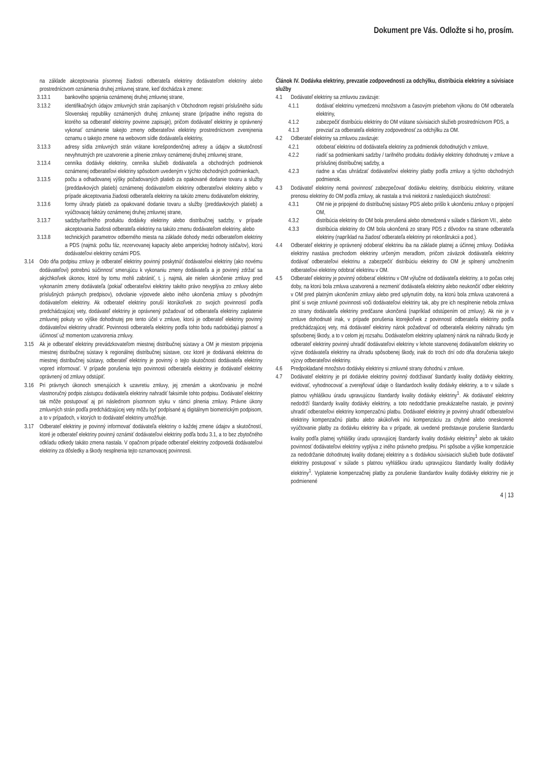Dokument pre Vás. Odložte si ho, prosím.
na základe akceptovania písomnej žiadosti odberateľa elektriny dodávateľom elektriny alebo prostredníctvom oznámenia druhej zmluvnej strane, keď dochádza k zmene:
3.13.1 bankového spojenia oznámenej druhej zmluvnej strane,
3.13.2 identifikačných údajov zmluvných strán zapísaných v Obchodnom registri príslušného súdu Slovenskej republiky oznámených druhej zmluvnej strane (prípadne iného registra do ktorého sa odberateľ elektriny povinne zapisuje), pričom dodávateľ elektriny je oprávnený vykonať oznámenie takejto zmeny odberateľovi elektriny prostredníctvom zverejnenia oznamu o takejto zmene na webovom sídle dodávateľa elektriny,
3.13.3 adresy sídla zmluvných strán vrátane korešpondenčnej adresy a údajov a skutočností nevyhnutných pre uzatvorenie a plnenie zmluvy oznámenej druhej zmluvnej strane,
3.13.4 cenníka dodávky elektriny, cenníka služieb dodávateľa a obchodných podmienok oznámenej odberateľovi elektriny spôsobom uvedeným v týchto obchodných podmienkach,
3.13.5 počtu a odhadovanej výšky požadovaných platieb za opakované dodanie tovaru a služby (preddavkových platieb) oznámenej dodávateľom elektriny odberateľovi elektriny alebo v prípade akceptovania žiadosti odberateľa elektriny na takúto zmenu dodávateľom elektriny,
3.13.6 formy úhrady platieb za opakované dodanie tovaru a služby (preddavkových platieb) a vyúčtovacej faktúry oznámenej druhej zmluvnej strane,
3.13.7 sadzby/tarifného produktu dodávky elektriny alebo distribučnej sadzby, v prípade akceptovania žiadosti odberateľa elektriny na takúto zmenu dodávateľom elektriny, alebo
3.13.8 technických parametrov odberného miesta na základe dohody medzi odberateľom elektriny a PDS (najmä: počtu fáz, rezervovanej kapacity alebo amperickej hodnoty ističa/ov), ktorú dodávateľovi elektriny oznámi PDS.
3.14 Odo dňa podpisu zmluvy je odberateľ elektriny povinný poskytnúť dodávateľovi elektriny (ako novému dodávateľovi) potrebnú súčinnosť smerujúcu k vykonaniu zmeny dodávateľa a je povinný zdržať sa akýchkoľvek úkonov, ktoré by tomu mohli zabrániť, t. j. najmä, ale nielen ukončenie zmluvy pred vykonaním zmeny dodávateľa (pokiaľ odberateľovi elektriny takéto právo nevyplýva zo zmluvy alebo príslušných právnych predpisov), odvolanie výpovede alebo iného ukončenia zmluvy s pôvodným dodávateľom elektriny. Ak odberateľ elektriny poruší ktorúkoľvek zo svojich povinností podľa predchádzajúcej vety, dodávateľ elektriny je oprávnený požadovať od odberateľa elektriny zaplatenie zmluvnej pokuty vo výške dohodnutej pre tento účel v zmluve, ktorú je odberateľ elektriny povinný dodávateľovi elektriny uhradiť. Povinnosti odberateľa elektriny podľa tohto bodu nadobúdajú platnosť a účinnosť už momentom uzatvorenia zmluvy.
3.15 Ak je odberateľ elektriny prevádzkovateľom miestnej distribučnej sústavy a OM je miestom pripojenia miestnej distribučnej sústavy k regionálnej distribučnej sústave, cez ktoré je dodávaná elektrina do miestnej distribučnej sústavy, odberateľ elektriny je povinný o tejto skutočnosti dodávateľa elektriny vopred informovať. V prípade porušenia tejto povinnosti odberateľa elektriny je dodávateľ elektriny oprávnený od zmluvy odstúpiť.
3.16 Pri právnych úkonoch smerujúcich k uzavretiu zmluvy, jej zmenám a ukončovaniu je možné vlastnoručný podpis zástupcu dodávateľa elektriny nahradiť faksimile tohto podpisu. Dodávateľ elektriny tak môže postupovať aj pri následnom písomnom styku v rámci plnenia zmluvy. Právne úkony zmluvných strán podľa predchádzajúcej vety môžu byť podpísané aj digitálnym biometrickým podpisom, a to v prípadoch, v ktorých to dodávateľ elektriny umožňuje.
3.17 Odberateľ elektriny je povinný informovať dodávateľa elektriny o každej zmene údajov a skutočností, ktoré je odberateľ elektriny povinný oznámiť dodávateľovi elektriny podľa bodu 3.1, a to bez zbytočného odkladu odkedy takáto zmena nastala. V opačnom prípade odberateľ elektriny zodpovedá dodávateľovi elektriny za dôsledky a škody nesplnenia tejto oznamovacej povinnosti.
Článok IV. Dodávka elektriny, prevzatie zodpovednosti za odchýlku, distribúcia elektriny a súvisiace služby
4.1 Dodávateľ elektriny sa zmluvou zaväzuje:
4.1.1 dodávať elektrinu vymedzenú množstvom a časovým priebehom výkonu do OM odberateľa elektriny,
4.1.2 zabezpečiť distribúciu elektriny do OM vrátane súvisiacich služieb prostredníctvom PDS, a
4.1.3 prevziať za odberateľa elektriny zodpovednosť za odchýlku za OM.
4.2 Odberateľ elektriny sa zmluvou zaväzuje:
4.2.1 odoberať elektrinu od dodávateľa elektriny za podmienok dohodnutých v zmluve,
4.2.2 riadiť sa podmienkami sadzby / tarifného produktu dodávky elektriny dohodnutej v zmluve a príslušnej distribučnej sadzby, a
4.2.3 riadne a včas uhrádzať dodávateľovi elektriny platby podľa zmluvy a týchto obchodných podmienok.
4.3 Dodávateľ elektriny nemá povinnosť zabezpečovať dodávku elektriny, distribúciu elektriny, vrátane prenosu elektriny do OM podľa zmluvy, ak nastala a trvá niektorá z nasledujúcich skutočností:
4.3.1 OM nie je pripojené do distribučnej sústavy PDS alebo prišlo k ukončeniu zmluvy o pripojení OM,
4.3.2 distribúcia elektriny do OM bola prerušená alebo obmedzená v súlade s článkom VII., alebo
4.3.3 distribúcia elektriny do OM bola ukončená zo strany PDS z dôvodov na strane odberateľa elektriny (napríklad na žiadosť odberateľa elektriny pri rekonštrukcii a pod.).
4.4 Odberateľ elektriny je oprávnený odoberať elektrinu iba na základe platnej a účinnej zmluvy. Dodávka elektriny nastáva prechodom elektriny určeným meradlom, pričom záväzok dodávateľa elektriny dodávať odberateľovi elektrinu a zabezpečiť distribúciu elektriny do OM je splnený umožnením odberateľovi elektriny odobrať elektrinu v OM.
4.5 Odberateľ elektriny je povinný odoberať elektrinu v OM výlučne od dodávateľa elektriny, a to počas celej doby, na ktorú bola zmluva uzatvorená a nezmeniť dodávateľa elektriny alebo neukončiť odber elektriny v OM pred platným ukončením zmluvy alebo pred uplynutím doby, na ktorú bola zmluva uzatvorená a plniť si svoje zmluvné povinnosti voči dodávateľovi elektriny tak, aby pre ich nesplnenie nebola zmluva zo strany dodávateľa elektriny predčasne ukončená (napríklad odstúpením od zmluvy). Ak nie je v zmluve dohodnuté inak, v prípade porušenia ktorejkoľvek z povinností odberateľa elektriny podľa predchádzajúcej vety, má dodávateľ elektriny nárok požadovať od odberateľa elektriny náhradu tým spôsobenej škody, a to v celom jej rozsahu. Dodávateľom elektriny uplatnený nárok na náhradu škody je odberateľ elektriny povinný uhradiť dodávateľovi elektriny v lehote stanovenej dodávateľom elektriny vo výzve dodávateľa elektriny na úhradu spôsobenej škody, inak do troch dní odo dňa doručenia takejto výzvy odberateľovi elektriny.
4.6 Predpokladané množstvo dodávky elektriny si zmluvné strany dohodnú v zmluve.
4.7 Dodávateľ elektriny je pri dodávke elektriny povinný dodržiavať štandardy kvality dodávky elektriny, evidovať, vyhodnocovať a zverejňovať údaje o štandardoch kvality dodávky elektriny, a to v súlade s platnou vyhláškou úradu upravujúcou štandardy kvality dodávky elektriny<sup>1</sup>. Ak dodávateľ elektriny nedodrží štandardy kvality dodávky elektriny, a toto nedodržanie preukázateľne nastalo, je povinný uhradiť odberateľovi elektriny kompenzačnú platbu. Dodávateľ elektriny je povinný uhradiť odberateľovi elektriny kompenzačnú platbu alebo akúkoľvek inú kompenzáciu za chybné alebo oneskorené vyúčtovanie platby za dodávku elektriny iba v prípade, ak uvedené predstavuje porušenie štandardu kvality podľa platnej vyhlášky úradu upravujúcej štandardy kvality dodávky elektriny<sup>1</sup> alebo ak takáto povinnosť dodávateľovi elektriny vyplýva z iného právneho predpisu. Pri spôsobe a výške kompenzácie za nedodržanie dohodnutej kvality dodanej elektriny a s dodávkou súvisiacich služieb bude dodávateľ elektriny postupovať v súlade s platnou vyhláškou úradu upravujúcou štandardy kvality dodávky elektriny<sup>1</sup>. Vyplatenie kompenzačnej platby za porušenie štandardov kvality dodávky elektriny nie je podmienené
4 | 13